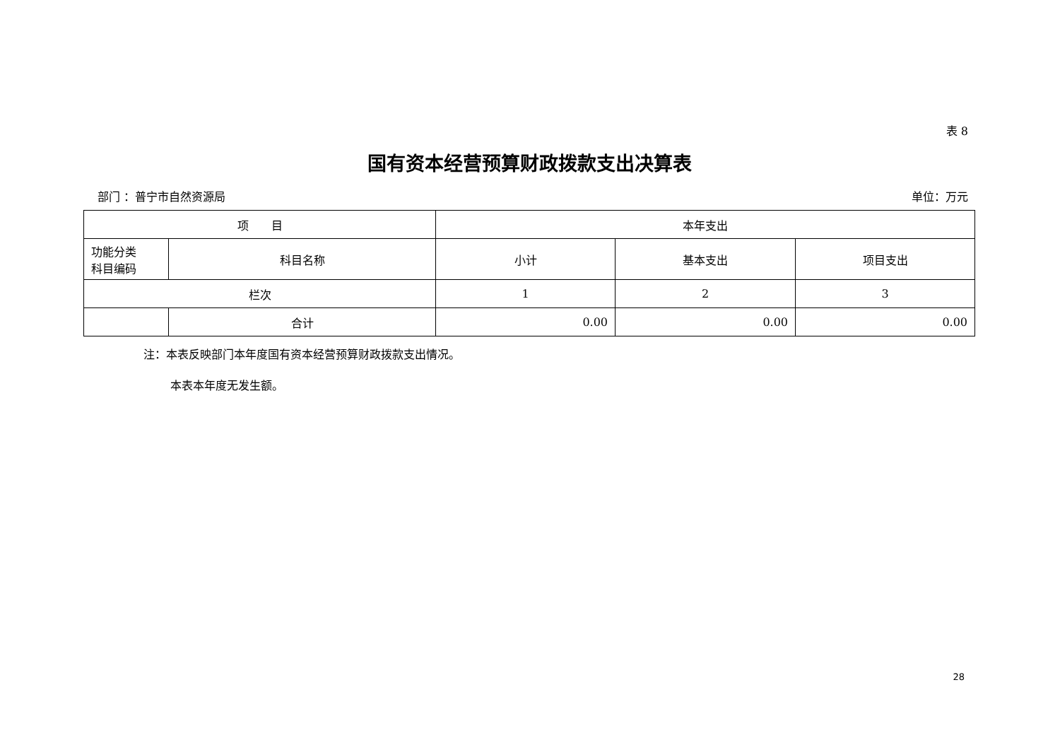表 8
国有资本经营预算财政拨款支出决算表
部门 ：普宁市自然资源局 单位：万元
| 项 目 | | 本年支出 | | |
| --- | --- | --- | --- | --- |
| 功能分类 科目编码 | 科目名称 | 小计 | 基本支出 | 项目支出 |
| 栏次 | | 1 | 2 | 3 |
| | 合计 | 0.00 | 0.00 | 0.00 |
注：本表反映部门本年度国有资本经营预算财政拨款支出情况。
本表本年度无发生额。
28